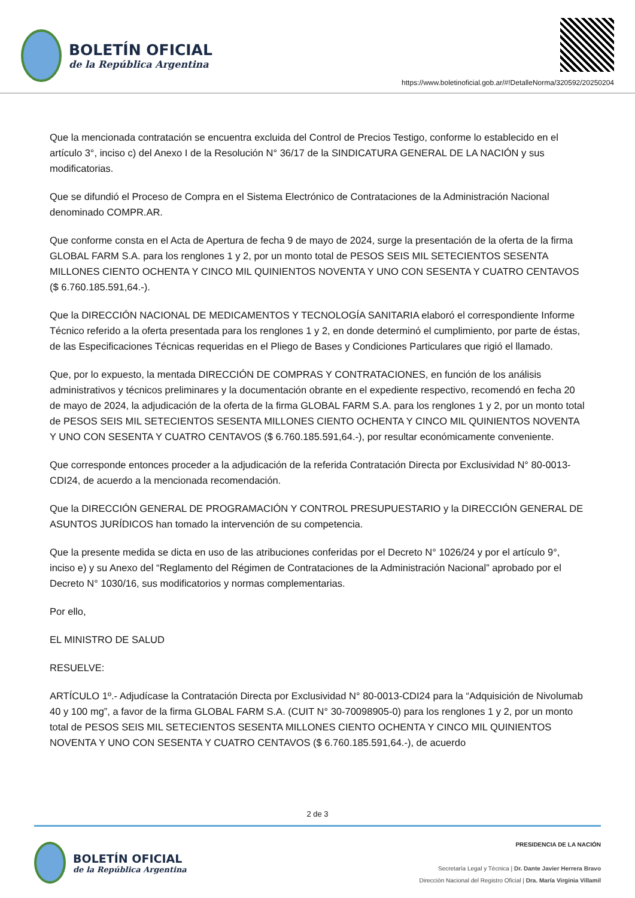BOLETÍN OFICIAL
de la República Argentina
https://www.boletinoficial.gob.ar/#!DetalleNorma/320592/20250204
Que la mencionada contratación se encuentra excluida del Control de Precios Testigo, conforme lo establecido en el artículo 3°, inciso c) del Anexo I de la Resolución N° 36/17 de la SINDICATURA GENERAL DE LA NACIÓN y sus modificatorias.
Que se difundió el Proceso de Compra en el Sistema Electrónico de Contrataciones de la Administración Nacional denominado COMPR.AR.
Que conforme consta en el Acta de Apertura de fecha 9 de mayo de 2024, surge la presentación de la oferta de la firma GLOBAL FARM S.A. para los renglones 1 y 2, por un monto total de PESOS SEIS MIL SETECIENTOS SESENTA MILLONES CIENTO OCHENTA Y CINCO MIL QUINIENTOS NOVENTA Y UNO CON SESENTA Y CUATRO CENTAVOS ($ 6.760.185.591,64.-).
Que la DIRECCIÓN NACIONAL DE MEDICAMENTOS Y TECNOLOGÍA SANITARIA elaboró el correspondiente Informe Técnico referido a la oferta presentada para los renglones 1 y 2, en donde determinó el cumplimiento, por parte de éstas, de las Especificaciones Técnicas requeridas en el Pliego de Bases y Condiciones Particulares que rigió el llamado.
Que, por lo expuesto, la mentada DIRECCIÓN DE COMPRAS Y CONTRATACIONES, en función de los análisis administrativos y técnicos preliminares y la documentación obrante en el expediente respectivo, recomendó en fecha 20 de mayo de 2024, la adjudicación de la oferta de la firma GLOBAL FARM S.A. para los renglones 1 y 2, por un monto total de PESOS SEIS MIL SETECIENTOS SESENTA MILLONES CIENTO OCHENTA Y CINCO MIL QUINIENTOS NOVENTA Y UNO CON SESENTA Y CUATRO CENTAVOS ($ 6.760.185.591,64.-), por resultar económicamente conveniente.
Que corresponde entonces proceder a la adjudicación de la referida Contratación Directa por Exclusividad N° 80-0013-CDI24, de acuerdo a la mencionada recomendación.
Que la DIRECCIÓN GENERAL DE PROGRAMACIÓN Y CONTROL PRESUPUESTARIO y la DIRECCIÓN GENERAL DE ASUNTOS JURÍDICOS han tomado la intervención de su competencia.
Que la presente medida se dicta en uso de las atribuciones conferidas por el Decreto N° 1026/24 y por el artículo 9°, inciso e) y su Anexo del “Reglamento del Régimen de Contrataciones de la Administración Nacional” aprobado por el Decreto N° 1030/16, sus modificatorios y normas complementarias.
Por ello,
EL MINISTRO DE SALUD
RESUELVE:
ARTÍCULO 1º.- Adjudícase la Contratación Directa por Exclusividad N° 80-0013-CDI24 para la “Adquisición de Nivolumab 40 y 100 mg”, a favor de la firma GLOBAL FARM S.A. (CUIT N° 30-70098905-0) para los renglones 1 y 2, por un monto total de PESOS SEIS MIL SETECIENTOS SESENTA MILLONES CIENTO OCHENTA Y CINCO MIL QUINIENTOS NOVENTA Y UNO CON SESENTA Y CUATRO CENTAVOS ($ 6.760.185.591,64.-), de acuerdo
2 de 3
BOLETÍN OFICIAL
de la República Argentina
PRESIDENCIA DE LA NACIÓN
Secretaría Legal y Técnica | Dr. Dante Javier Herrera Bravo
Dirección Nacional del Registro Oficial | Dra. María Virginia Villamil